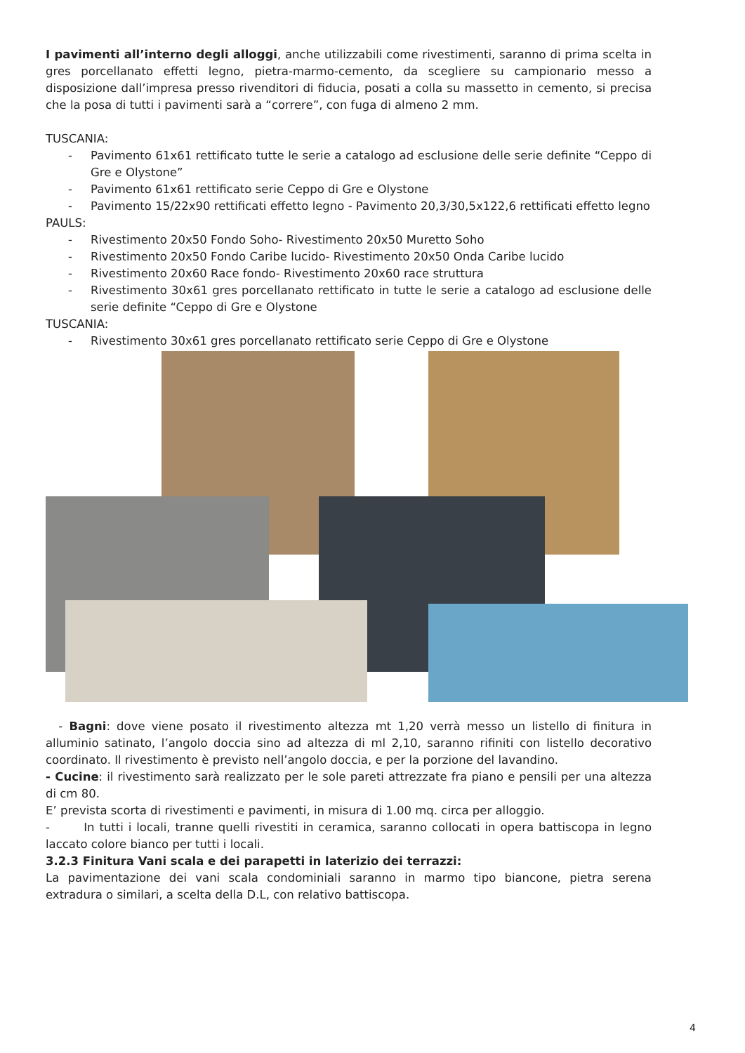I pavimenti all’interno degli alloggi, anche utilizzabili come rivestimenti, saranno di prima scelta in gres porcellanato effetti legno, pietra-marmo-cemento, da scegliere su campionario messo a disposizione dall’impresa presso rivenditori di fiducia, posati a colla su massetto in cemento, si precisa che la posa di tutti i pavimenti sarà a “correre”, con fuga di almeno 2 mm.
TUSCANIA:
- Pavimento 61x61 rettificato tutte le serie a catalogo ad esclusione delle serie definite “Ceppo di Gre e Olystone”
- Pavimento 61x61 rettificato serie Ceppo di Gre e Olystone
- Pavimento 15/22x90 rettificati effetto legno - Pavimento 20,3/30,5x122,6 rettificati effetto legno
PAULS:
- Rivestimento 20x50 Fondo Soho - Rivestimento 20x50 Muretto Soho
- Rivestimento 20x50 Fondo Caribe lucido - Rivestimento 20x50 Onda Caribe lucido
- Rivestimento 20x60 Race fondo - Rivestimento 20x60 race struttura
- Rivestimento 30x61 gres porcellanato rettificato in tutte le serie a catalogo ad esclusione delle serie definite “Ceppo di Gre e Olystone
TUSCANIA:
- Rivestimento 30x61 gres porcellanato rettificato serie Ceppo di Gre e Olystone
- Bagni: dove viene posato il rivestimento altezza mt 1,20 verrà messo un listello di finitura in alluminio satinato, l’angolo doccia sino ad altezza di ml 2,10, saranno rifiniti con listello decorativo coordinato. Il rivestimento è previsto nell’angolo doccia, e per la porzione del lavandino.
- Cucine: il rivestimento sarà realizzato per le sole pareti attrezzate fra piano e pensili per una altezza di cm 80.
E’ prevista scorta di rivestimenti e pavimenti, in misura di 1.00 mq. circa per alloggio.
- In tutti i locali, tranne quelli rivestiti in ceramica, saranno collocati in opera battiscopa in legno laccato colore bianco per tutti i locali.
3.2.3 Finitura Vani scala e dei parapetti in laterizio dei terrazzi:
La pavimentazione dei vani scala condominiali saranno in marmo tipo biancone, pietra serena extradura o similari, a scelta della D.L, con relativo battiscopa.
4